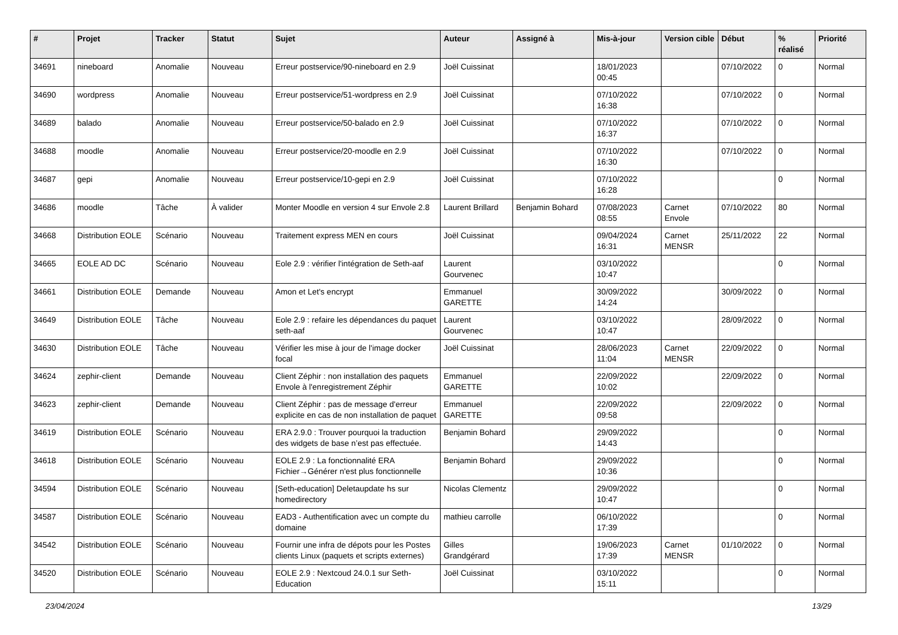| # | Projet | Tracker | Statut | Sujet | Auteur | Assigné à | Mis-à-jour | Version cible | Début | % réalisé | Priorité |
| --- | --- | --- | --- | --- | --- | --- | --- | --- | --- | --- | --- |
| 34691 | nineboard | Anomalie | Nouveau | Erreur postservice/90-nineboard en 2.9 | Joël Cuissinat | | 18/01/2023 00:45 | | 07/10/2022 | 0 | Normal |
| 34690 | wordpress | Anomalie | Nouveau | Erreur postservice/51-wordpress en 2.9 | Joël Cuissinat | | 07/10/2022 16:38 | | 07/10/2022 | 0 | Normal |
| 34689 | balado | Anomalie | Nouveau | Erreur postservice/50-balado en 2.9 | Joël Cuissinat | | 07/10/2022 16:37 | | 07/10/2022 | 0 | Normal |
| 34688 | moodle | Anomalie | Nouveau | Erreur postservice/20-moodle en 2.9 | Joël Cuissinat | | 07/10/2022 16:30 | | 07/10/2022 | 0 | Normal |
| 34687 | gepi | Anomalie | Nouveau | Erreur postservice/10-gepi en 2.9 | Joël Cuissinat | | 07/10/2022 16:28 | | | 0 | Normal |
| 34686 | moodle | Tâche | À valider | Monter Moodle en version 4 sur Envole 2.8 | Laurent Brillard | Benjamin Bohard | 07/08/2023 08:55 | Carnet Envole | 07/10/2022 | 80 | Normal |
| 34668 | Distribution EOLE | Scénario | Nouveau | Traitement express MEN en cours | Joël Cuissinat | | 09/04/2024 16:31 | Carnet MENSR | 25/11/2022 | 22 | Normal |
| 34665 | EOLE AD DC | Scénario | Nouveau | Eole 2.9 : vérifier l'intégration de Seth-aaf | Laurent Gourvenec | | 03/10/2022 10:47 | | | 0 | Normal |
| 34661 | Distribution EOLE | Demande | Nouveau | Amon et Let's encrypt | Emmanuel GARETTE | | 30/09/2022 14:24 | | 30/09/2022 | 0 | Normal |
| 34649 | Distribution EOLE | Tâche | Nouveau | Eole 2.9 : refaire les dépendances du paquet seth-aaf | Laurent Gourvenec | | 03/10/2022 10:47 | | 28/09/2022 | 0 | Normal |
| 34630 | Distribution EOLE | Tâche | Nouveau | Vérifier les mise à jour de l'image docker focal | Joël Cuissinat | | 28/06/2023 11:04 | Carnet MENSR | 22/09/2022 | 0 | Normal |
| 34624 | zephir-client | Demande | Nouveau | Client Zéphir : non installation des paquets Envole à l'enregistrement Zéphir | Emmanuel GARETTE | | 22/09/2022 10:02 | | 22/09/2022 | 0 | Normal |
| 34623 | zephir-client | Demande | Nouveau | Client Zéphir : pas de message d'erreur explicite en cas de non installation de paquet | Emmanuel GARETTE | | 22/09/2022 09:58 | | 22/09/2022 | 0 | Normal |
| 34619 | Distribution EOLE | Scénario | Nouveau | ERA 2.9.0 : Trouver pourquoi la traduction des widgets de base n’est pas effectuée. | Benjamin Bohard | | 29/09/2022 14:43 | | | 0 | Normal |
| 34618 | Distribution EOLE | Scénario | Nouveau | EOLE 2.9 : La fonctionnalité ERA Fichier→Générer n'est plus fonctionnelle | Benjamin Bohard | | 29/09/2022 10:36 | | | 0 | Normal |
| 34594 | Distribution EOLE | Scénario | Nouveau | [Seth-education] Deletaupdate hs sur homedirectory | Nicolas Clementz | | 29/09/2022 10:47 | | | 0 | Normal |
| 34587 | Distribution EOLE | Scénario | Nouveau | EAD3 - Authentification avec un compte du domaine | mathieu carrolle | | 06/10/2022 17:39 | | | 0 | Normal |
| 34542 | Distribution EOLE | Scénario | Nouveau | Fournir une infra de dépots pour les Postes clients Linux (paquets et scripts externes) | Gilles Grandgérard | | 19/06/2023 17:39 | Carnet MENSR | 01/10/2022 | 0 | Normal |
| 34520 | Distribution EOLE | Scénario | Nouveau | EOLE 2.9 : Nextcoud 24.0.1 sur Seth-Education | Joël Cuissinat | | 03/10/2022 15:11 | | | 0 | Normal |
23/04/2024 13/29